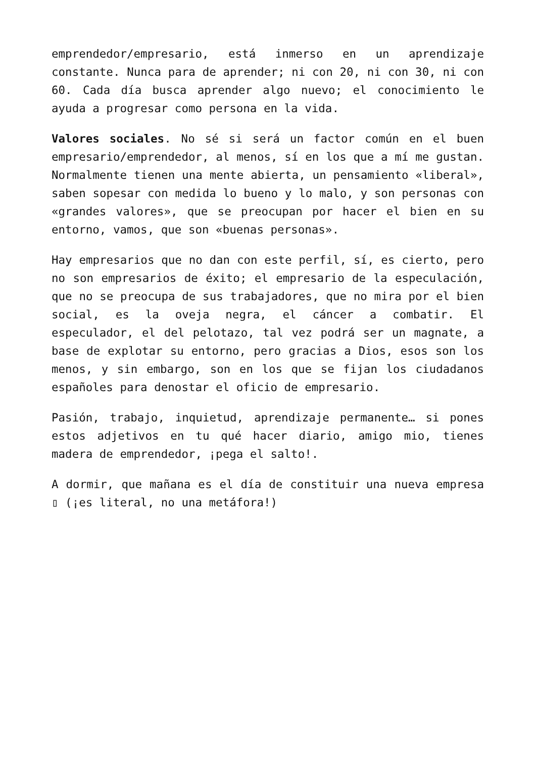emprendedor/empresario, está inmerso en un aprendizaje constante. Nunca para de aprender; ni con 20, ni con 30, ni con 60. Cada día busca aprender algo nuevo; el conocimiento le ayuda a progresar como persona en la vida.
Valores sociales. No sé si será un factor común en el buen empresario/emprendedor, al menos, sí en los que a mí me gustan. Normalmente tienen una mente abierta, un pensamiento «liberal», saben sopesar con medida lo bueno y lo malo, y son personas con «grandes valores», que se preocupan por hacer el bien en su entorno, vamos, que son «buenas personas».
Hay empresarios que no dan con este perfil, sí, es cierto, pero no son empresarios de éxito; el empresario de la especulación, que no se preocupa de sus trabajadores, que no mira por el bien social, es la oveja negra, el cáncer a combatir. El especulador, el del pelotazo, tal vez podrá ser un magnate, a base de explotar su entorno, pero gracias a Dios, esos son los menos, y sin embargo, son en los que se fijan los ciudadanos españoles para denostar el oficio de empresario.
Pasión, trabajo, inquietud, aprendizaje permanente… si pones estos adjetivos en tu qué hacer diario, amigo mio, tienes madera de emprendedor, ¡pega el salto!.
A dormir, que mañana es el día de constituir una nueva empresa ▯ (¡es literal, no una metáfora!)